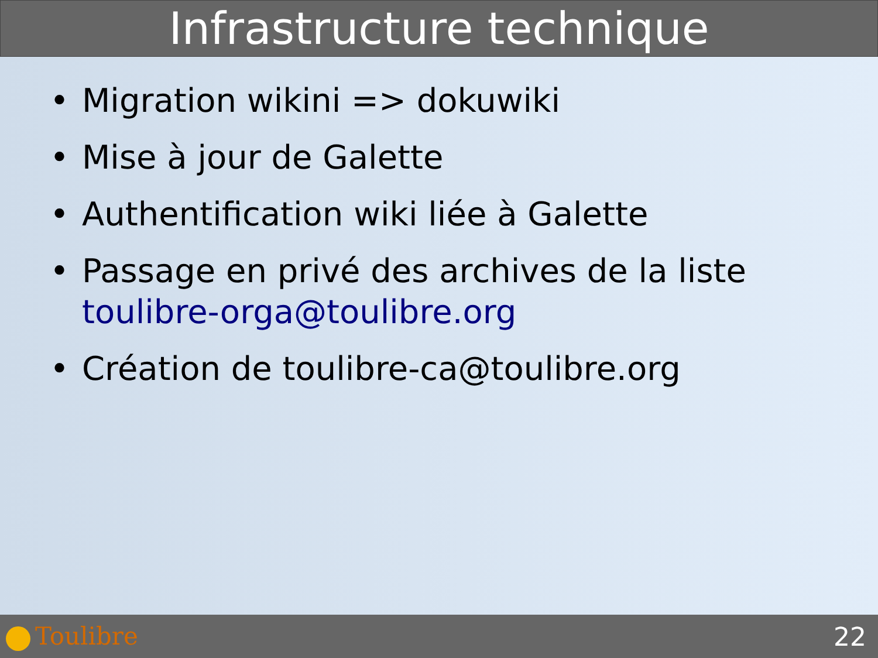Infrastructure technique
• Migration wikini => dokuwiki
• Mise à jour de Galette
• Authentification wiki liée à Galette
• Passage en privé des archives de la liste toulibre-orga@toulibre.org
• Création de toulibre-ca@toulibre.org
Toulibre 22